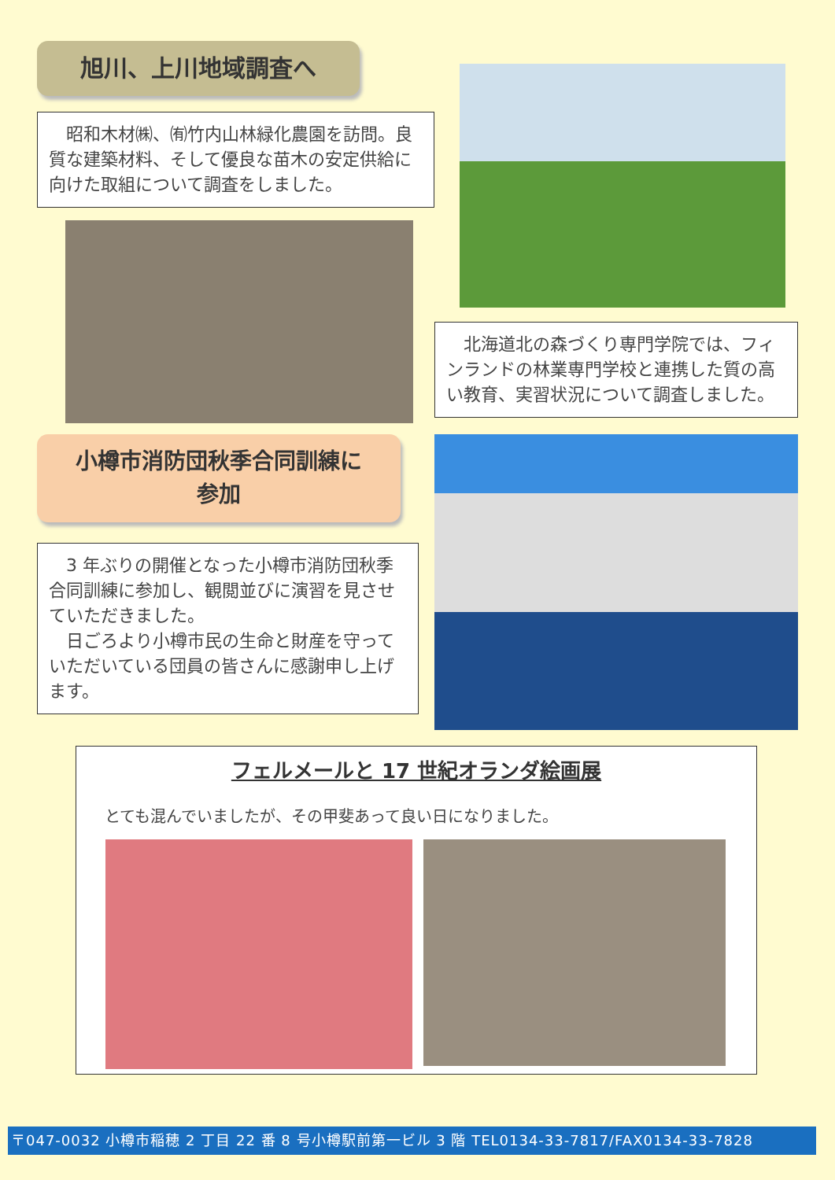旭川、上川地域調査へ
　昭和木材㈱、㈲竹内山林緑化農園を訪問。良質な建築材料、そして優良な苗木の安定供給に向けた取組について調査をしました。
　北海道北の森づくり専門学院では、フィンランドの林業専門学校と連携した質の高い教育、実習状況について調査しました。
小樽市消防団秋季合同訓練に
参加
　3 年ぶりの開催となった小樽市消防団秋季合同訓練に参加し、観閲並びに演習を見させていただきました。
　日ごろより小樽市民の生命と財産を守っていただいている団員の皆さんに感謝申し上げます。
フェルメールと 17 世紀オランダ絵画展
とても混んでいましたが、その甲斐あって良い日になりました。
〒047-0032 小樽市稲穂 2 丁目 22 番 8 号小樽駅前第一ビル 3 階 TEL0134-33-7817/FAX0134-33-7828